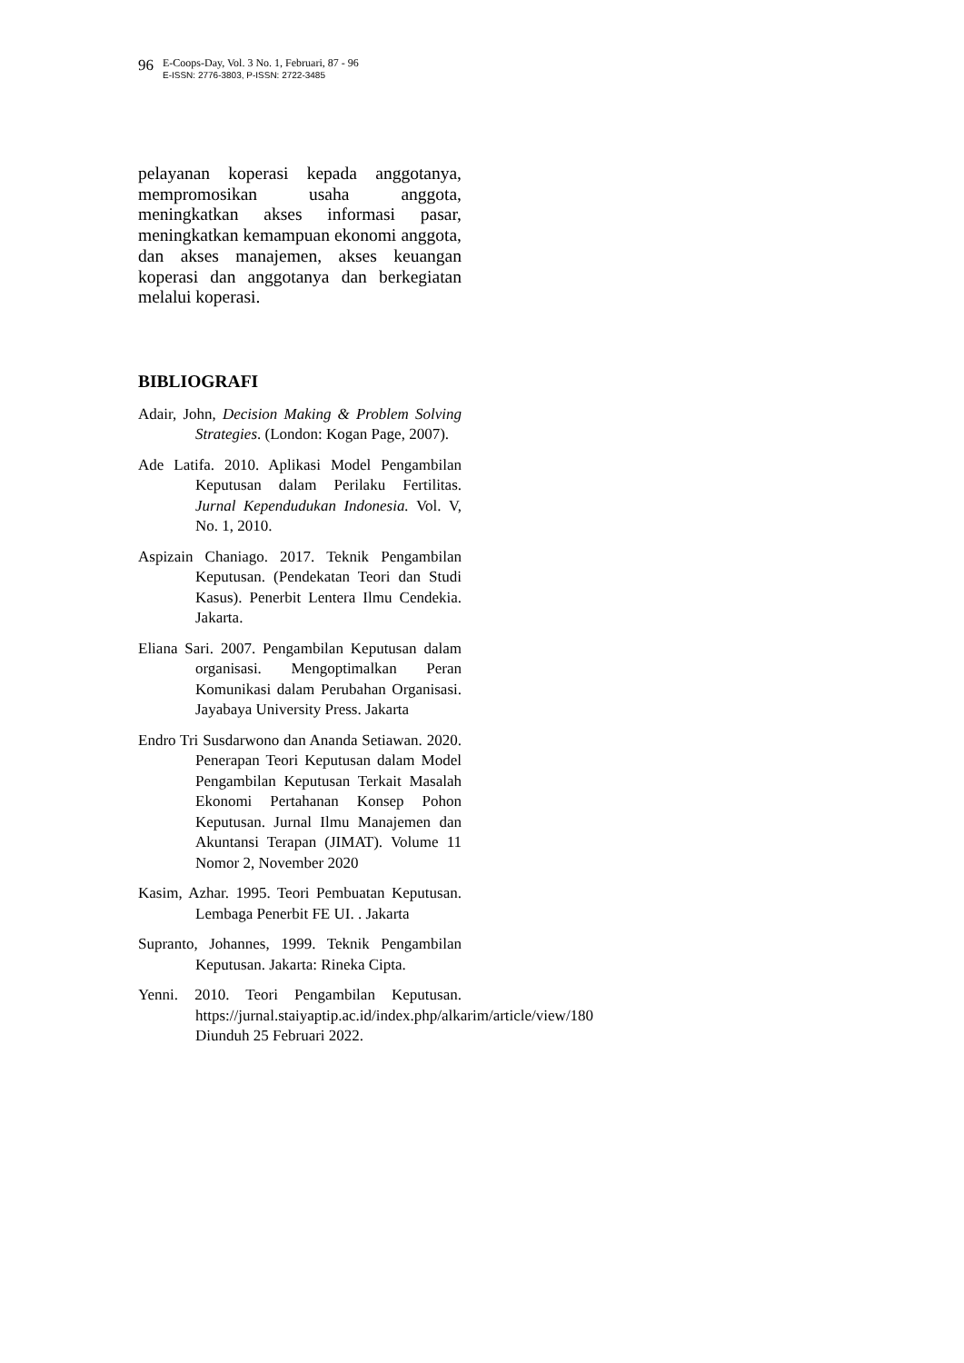96
E-Coops-Day, Vol. 3 No. 1, Februari, 87 - 96
E-ISSN: 2776-3803, P-ISSN: 2722-3485
pelayanan koperasi kepada anggotanya, mempromosikan usaha anggota, meningkatkan akses informasi pasar, meningkatkan kemampuan ekonomi anggota, dan akses manajemen, akses keuangan koperasi dan anggotanya dan berkegiatan melalui koperasi.
BIBLIOGRAFI
Adair, John, Decision Making & Problem Solving Strategies. (London: Kogan Page, 2007).
Ade Latifa. 2010. Aplikasi Model Pengambilan Keputusan dalam Perilaku Fertilitas. Jurnal Kependudukan Indonesia. Vol. V, No. 1, 2010.
Aspizain Chaniago. 2017. Teknik Pengambilan Keputusan. (Pendekatan Teori dan Studi Kasus). Penerbit Lentera Ilmu Cendekia. Jakarta.
Eliana Sari. 2007. Pengambilan Keputusan dalam organisasi. Mengoptimalkan Peran Komunikasi dalam Perubahan Organisasi. Jayabaya University Press. Jakarta
Endro Tri Susdarwono dan Ananda Setiawan. 2020. Penerapan Teori Keputusan dalam Model Pengambilan Keputusan Terkait Masalah Ekonomi Pertahanan Konsep Pohon Keputusan. Jurnal Ilmu Manajemen dan Akuntansi Terapan (JIMAT). Volume 11 Nomor 2, November 2020
Kasim, Azhar. 1995. Teori Pembuatan Keputusan. Lembaga Penerbit FE UI. . Jakarta
Supranto, Johannes, 1999. Teknik Pengambilan Keputusan. Jakarta: Rineka Cipta.
Yenni. 2010. Teori Pengambilan Keputusan. https://jurnal.staiyaptip.ac.id/index.php/alkarim/article/view/180 Diunduh 25 Februari 2022.